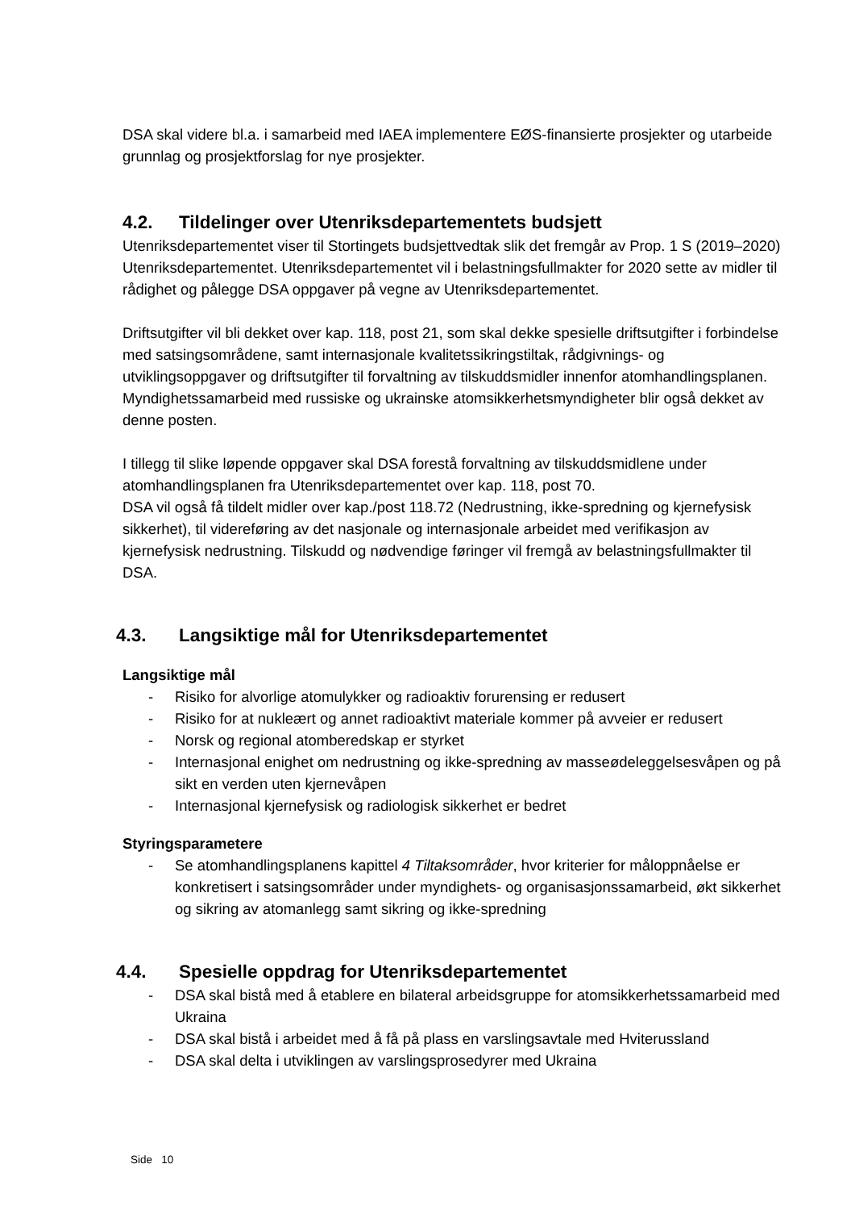DSA skal videre bl.a. i samarbeid med IAEA implementere EØS-finansierte prosjekter og utarbeide grunnlag og prosjektforslag for nye prosjekter.
4.2. Tildelinger over Utenriksdepartementets budsjett
Utenriksdepartementet viser til Stortingets budsjettvedtak slik det fremgår av Prop. 1 S (2019–2020) Utenriksdepartementet. Utenriksdepartementet vil i belastningsfullmakter for 2020 sette av midler til rådighet og pålegge DSA oppgaver på vegne av Utenriksdepartementet.
Driftsutgifter vil bli dekket over kap. 118, post 21, som skal dekke spesielle driftsutgifter i forbindelse med satsingsområdene, samt internasjonale kvalitetssikringstiltak, rådgivnings- og utviklingsoppgaver og driftsutgifter til forvaltning av tilskuddsmidler innenfor atomhandlingsplanen. Myndighetssamarbeid med russiske og ukrainske atomsikkerhetsmyndigheter blir også dekket av denne posten.
I tillegg til slike løpende oppgaver skal DSA forestå forvaltning av tilskuddsmidlene under atomhandlingsplanen fra Utenriksdepartementet over kap. 118, post 70.
DSA vil også få tildelt midler over kap./post 118.72 (Nedrustning, ikke-spredning og kjernefysisk sikkerhet), til videreføring av det nasjonale og internasjonale arbeidet med verifikasjon av kjernefysisk nedrustning. Tilskudd og nødvendige føringer vil fremgå av belastningsfullmakter til DSA.
4.3. Langsiktige mål for Utenriksdepartementet
Langsiktige mål
- Risiko for alvorlige atomulykker og radioaktiv forurensing er redusert
- Risiko for at nukleært og annet radioaktivt materiale kommer på avveier er redusert
- Norsk og regional atomberedskap er styrket
- Internasjonal enighet om nedrustning og ikke-spredning av masseødeleggelsesvåpen og på sikt en verden uten kjernevåpen
- Internasjonal kjernefysisk og radiologisk sikkerhet er bedret
Styringsparametere
- Se atomhandlingsplanens kapittel 4 Tiltaksområder, hvor kriterier for måloppnåelse er konkretisert i satsingsområder under myndighets- og organisasjonssamarbeid, økt sikkerhet og sikring av atomanlegg samt sikring og ikke-spredning
4.4. Spesielle oppdrag for Utenriksdepartementet
- DSA skal bistå med å etablere en bilateral arbeidsgruppe for atomsikkerhetssamarbeid med Ukraina
- DSA skal bistå i arbeidet med å få på plass en varslingsavtale med Hviterussland
- DSA skal delta i utviklingen av varslingsprosedyrer med Ukraina
Side 10